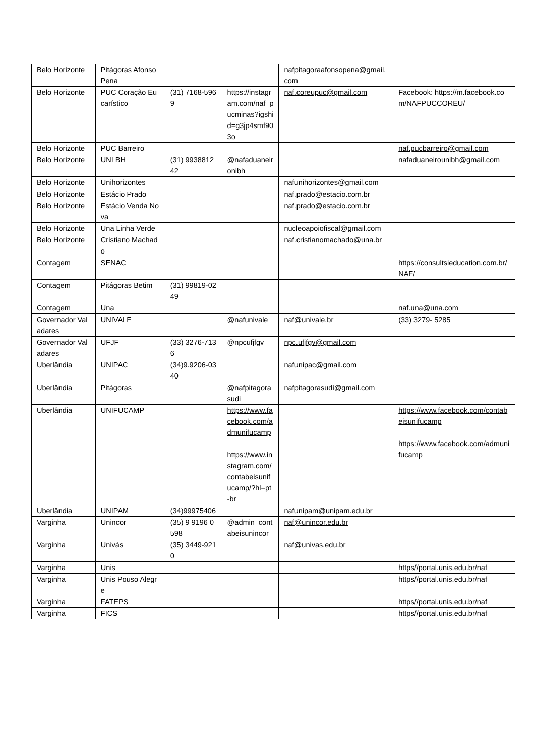| Belo Horizonte | Pitágoras Afonso Pena | | | nafpitagoraafonsopena@gmail.com | |
| Belo Horizonte | PUC Coração Eucarístico | (31) 7168-5969 | https://instagram.com/naf_pucminas?igshid=g3jp4smf903o | naf.coreupuc@gmail.com | Facebook: https://m.facebook.com/NAFPUCCOREU/ |
| Belo Horizonte | PUC Barreiro | | | | naf.pucbarreiro@gmail.com |
| Belo Horizonte | UNI BH | (31) 993881242 | @nafaduaneironibh | | nafaduaneirounibh@gmail.com |
| Belo Horizonte | Unihorizontes | | | nafunihorizontes@gmail.com | |
| Belo Horizonte | Estácio Prado | | | naf.prado@estacio.com.br | |
| Belo Horizonte | Estácio Venda Nova | | | naf.prado@estacio.com.br | |
| Belo Horizonte | Una Linha Verde | | | nucleoapoiofiscal@gmail.com | |
| Belo Horizonte | Cristiano Machado | | | naf.cristianomachado@una.br | |
| Contagem | SENAC | | | | https://consultsieducation.com.br/NAF/ |
| Contagem | Pitágoras Betim | (31) 99819-0249 | | | |
| Contagem | Una | | | | naf.una@una.com |
| Governador Valadares | UNIVALE | | @nafunivale | naf@univale.br | (33) 3279- 5285 |
| Governador Valadares | UFJF | (33) 3276-7136 | @npcufjfgv | npc.ufjfgv@gmail.com | |
| Uberlândia | UNIPAC | (34)9.9206-0340 | | nafunipac@gmail.com | |
| Uberlândia | Pitágoras | | @nafpitagorasudi | nafpitagorasudi@gmail.com | |
| Uberlândia | UNIFUCAMP | | https://www.facebook.com/admunifucamp https://www.instagram.com/contabeisunifucamp/?hl=pt-br | | https://www.facebook.com/contabeisunifucamp https://www.facebook.com/admunifucamp |
| Uberlândia | UNIPAM | (34)99975406 | | nafunipam@unipam.edu.br | |
| Varginha | Unincor | (35) 9 9196 0598 | @admin_contabeisunincor | naf@unincor.edu.br | |
| Varginha | Univás | (35) 3449-9210 | | naf@univas.edu.br | |
| Varginha | Unis | | | | https//portal.unis.edu.br/naf |
| Varginha | Unis Pouso Alegre | | | | https//portal.unis.edu.br/naf |
| Varginha | FATEPS | | | | https//portal.unis.edu.br/naf |
| Varginha | FICS | | | | https//portal.unis.edu.br/naf |